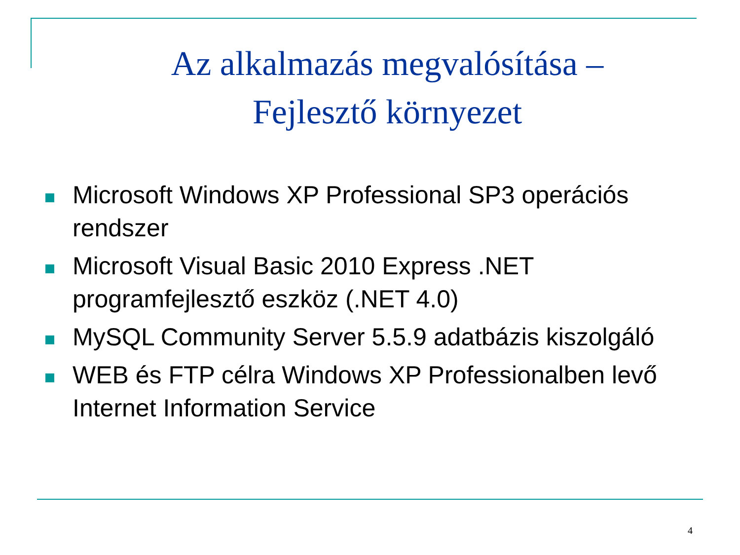Az alkalmazás megvalósítása –
Fejlesztő környezet
Microsoft Windows XP Professional SP3 operációs rendszer
Microsoft Visual Basic 2010 Express .NET programfejlesztő eszköz (.NET 4.0)
MySQL Community Server 5.5.9 adatbázis kiszolgáló
WEB és FTP célra Windows XP Professionalben levő Internet Information Service
4